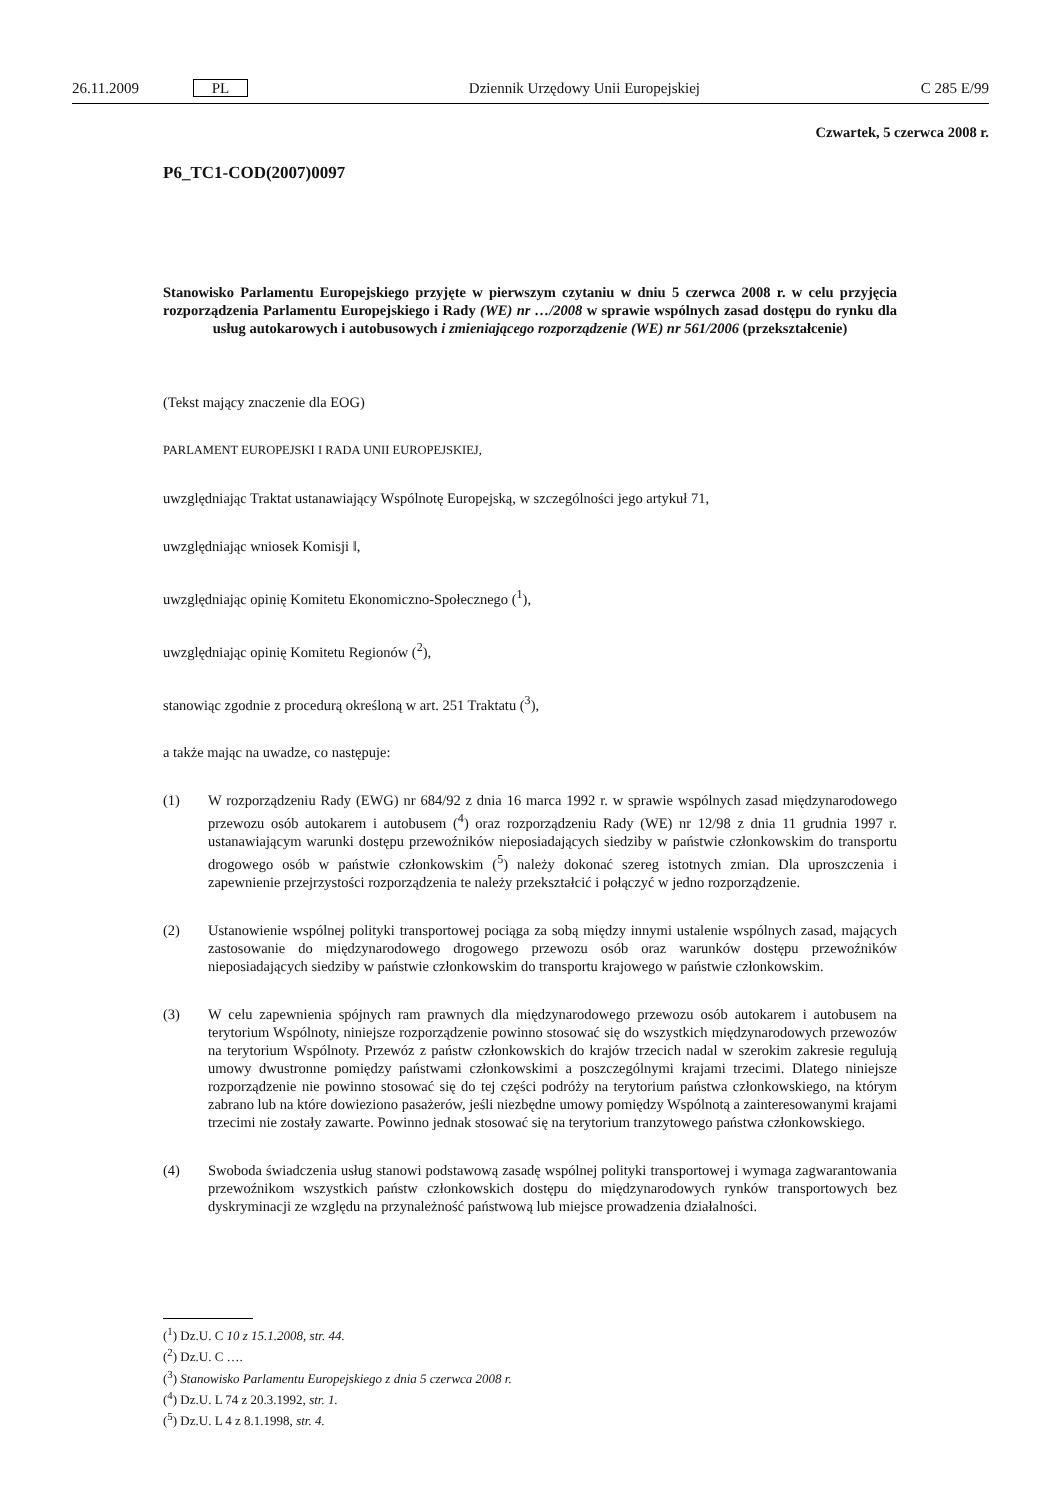26.11.2009 PL Dziennik Urzędowy Unii Europejskiej
C 285 E/99
Czwartek, 5 czerwca 2008 r.
P6_TC1-COD(2007)0097
Stanowisko Parlamentu Europejskiego przyjęte w pierwszym czytaniu w dniu 5 czerwca 2008 r. w celu przyjęcia rozporządzenia Parlamentu Europejskiego i Rady (WE) nr …/2008 w sprawie wspólnych zasad dostępu do rynku dla usług autokarowych i autobusowych i zmieniającego rozporządzenie (WE) nr 561/2006 (przekształcenie)
(Tekst mający znaczenie dla EOG)
PARLAMENT EUROPEJSKI I RADA UNII EUROPEJSKIEJ,
uwzględniając Traktat ustanawiający Wspólnotę Europejską, w szczególności jego artykuł 71,
uwzględniając wniosek Komisji ‖,
uwzględniając opinię Komitetu Ekonomiczno-Społecznego (<sup>1</sup>),
uwzględniając opinię Komitetu Regionów (<sup>2</sup>),
stanowiąc zgodnie z procedurą określoną w art. 251 Traktatu (<sup>3</sup>),
a także mając na uwadze, co następuje:
(1) W rozporządzeniu Rady (EWG) nr 684/92 z dnia 16 marca 1992 r. w sprawie wspólnych zasad międzynarodowego przewozu osób autokarem i autobusem (<sup>4</sup>) oraz rozporządzeniu Rady (WE) nr 12/98 z dnia 11 grudnia 1997 r. ustanawiającym warunki dostępu przewoźników nieposiadających siedziby w państwie członkowskim do transportu drogowego osób w państwie członkowskim (<sup>5</sup>) należy dokonać szereg istotnych zmian. Dla uproszczenia i zapewnienie przejrzystości rozporządzenia te należy przekształcić i połączyć w jedno rozporządzenie.
(2) Ustanowienie wspólnej polityki transportowej pociąga za sobą między innymi ustalenie wspólnych zasad, mających zastosowanie do międzynarodowego drogowego przewozu osób oraz warunków dostępu przewoźników nieposiadających siedziby w państwie członkowskim do transportu krajowego w państwie członkowskim.
(3) W celu zapewnienia spójnych ram prawnych dla międzynarodowego przewozu osób autokarem i autobusem na terytorium Wspólnoty, niniejsze rozporządzenie powinno stosować się do wszystkich międzynarodowych przewozów na terytorium Wspólnoty. Przewóz z państw członkowskich do krajów trzecich nadal w szerokim zakresie regulują umowy dwustronne pomiędzy państwami członkowskimi a poszczególnymi krajami trzecimi. Dlatego niniejsze rozporządzenie nie powinno stosować się do tej części podróży na terytorium państwa członkowskiego, na którym zabrano lub na które dowieziono pasażerów, jeśli niezbędne umowy pomiędzy Wspólnotą a zainteresowanymi krajami trzecimi nie zostały zawarte. Powinno jednak stosować się na terytorium tranzytowego państwa członkowskiego.
(4) Swoboda świadczenia usług stanowi podstawową zasadę wspólnej polityki transportowej i wymaga zagwarantowania przewoźnikom wszystkich państw członkowskich dostępu do międzynarodowych rynków transportowych bez dyskryminacji ze względu na przynależność państwową lub miejsce prowadzenia działalności.
(<sup>1</sup>) Dz.U. C 10 z 15.1.2008, str. 44.
(<sup>2</sup>) Dz.U. C ….
(<sup>3</sup>) Stanowisko Parlamentu Europejskiego z dnia 5 czerwca 2008 r.
(<sup>4</sup>) Dz.U. L 74 z 20.3.1992, str. 1.
(<sup>5</sup>) Dz.U. L 4 z 8.1.1998, str. 4.